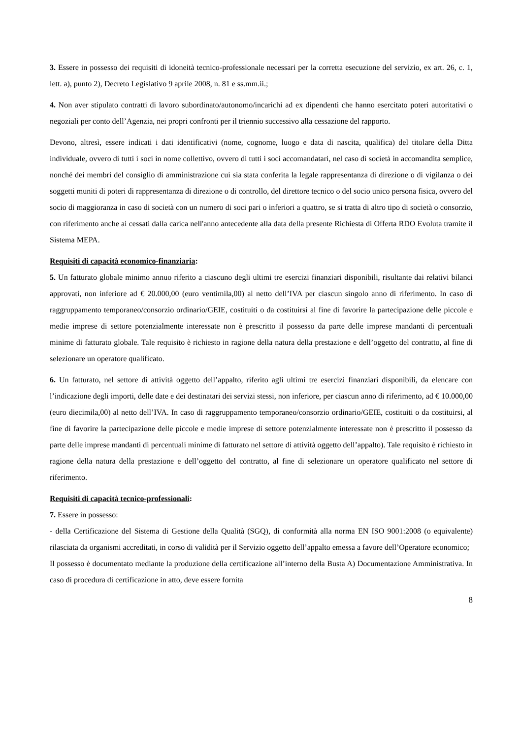3. Essere in possesso dei requisiti di idoneità tecnico-professionale necessari per la corretta esecuzione del servizio, ex art. 26, c. 1, lett. a), punto 2), Decreto Legislativo 9 aprile 2008, n. 81 e ss.mm.ii.;
4. Non aver stipulato contratti di lavoro subordinato/autonomo/incarichi ad ex dipendenti che hanno esercitato poteri autoritativi o negoziali per conto dell’Agenzia, nei propri confronti per il triennio successivo alla cessazione del rapporto.
Devono, altresì, essere indicati i dati identificativi (nome, cognome, luogo e data di nascita, qualifica) del titolare della Ditta individuale, ovvero di tutti i soci in nome collettivo, ovvero di tutti i soci accomandatari, nel caso di società in accomandita semplice, nonché dei membri del consiglio di amministrazione cui sia stata conferita la legale rappresentanza di direzione o di vigilanza o dei soggetti muniti di poteri di rappresentanza di direzione o di controllo, del direttore tecnico o del socio unico persona fisica, ovvero del socio di maggioranza in caso di società con un numero di soci pari o inferiori a quattro, se si tratta di altro tipo di società o consorzio, con riferimento anche ai cessati dalla carica nell'anno antecedente alla data della presente Richiesta di Offerta RDO Evoluta tramite il Sistema MEPA.
Requisiti di capacità economico-finanziaria:
5. Un fatturato globale minimo annuo riferito a ciascuno degli ultimi tre esercizi finanziari disponibili, risultante dai relativi bilanci approvati, non inferiore ad € 20.000,00 (euro ventimila,00) al netto dell’IVA per ciascun singolo anno di riferimento. In caso di raggruppamento temporaneo/consorzio ordinario/GEIE, costituiti o da costituirsi al fine di favorire la partecipazione delle piccole e medie imprese di settore potenzialmente interessate non è prescritto il possesso da parte delle imprese mandanti di percentuali minime di fatturato globale. Tale requisito è richiesto in ragione della natura della prestazione e dell’oggetto del contratto, al fine di selezionare un operatore qualificato.
6. Un fatturato, nel settore di attività oggetto dell’appalto, riferito agli ultimi tre esercizi finanziari disponibili, da elencare con l’indicazione degli importi, delle date e dei destinatari dei servizi stessi, non inferiore, per ciascun anno di riferimento, ad € 10.000,00 (euro diecimila,00) al netto dell’IVA. In caso di raggruppamento temporaneo/consorzio ordinario/GEIE, costituiti o da costituirsi, al fine di favorire la partecipazione delle piccole e medie imprese di settore potenzialmente interessate non è prescritto il possesso da parte delle imprese mandanti di percentuali minime di fatturato nel settore di attività oggetto dell’appalto). Tale requisito è richiesto in ragione della natura della prestazione e dell’oggetto del contratto, al fine di selezionare un operatore qualificato nel settore di riferimento.
Requisiti di capacità tecnico-professionali:
7. Essere in possesso:
- della Certificazione del Sistema di Gestione della Qualità (SGQ), di conformità alla norma EN ISO 9001:2008 (o equivalente) rilasciata da organismi accreditati, in corso di validità per il Servizio oggetto dell’appalto emessa a favore dell’Operatore economico;
Il possesso è documentato mediante la produzione della certificazione all’interno della Busta A) Documentazione Amministrativa. In caso di procedura di certificazione in atto, deve essere fornita
8